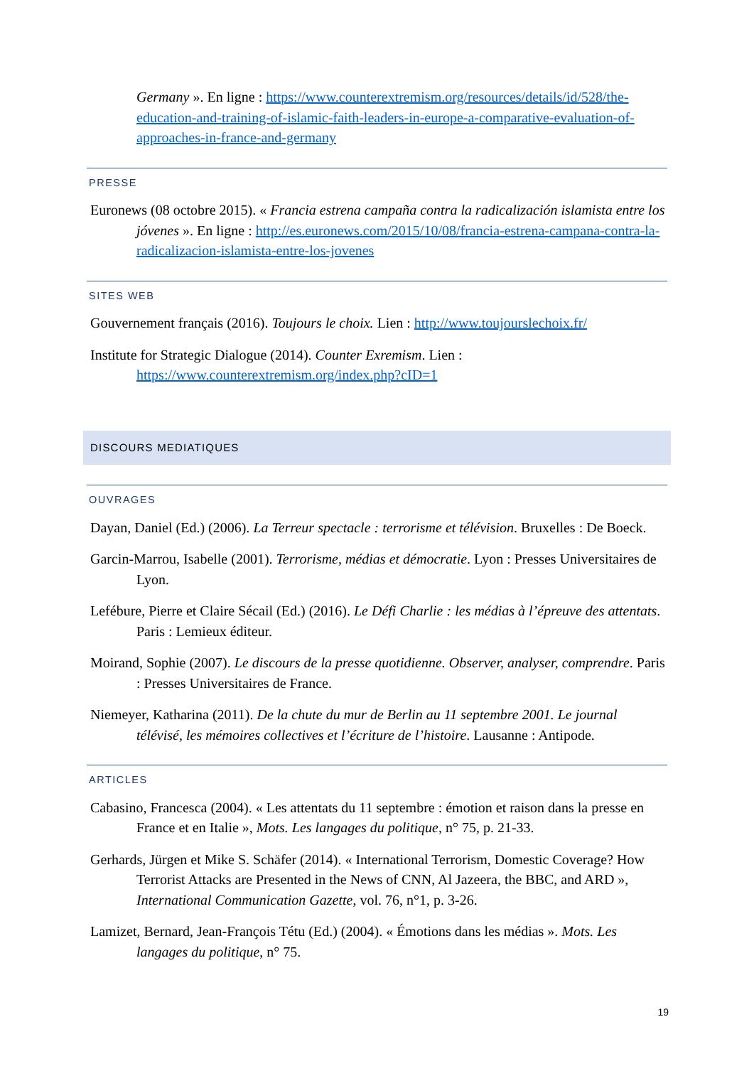Germany ». En ligne : https://www.counterextremism.org/resources/details/id/528/the-education-and-training-of-islamic-faith-leaders-in-europe-a-comparative-evaluation-of-approaches-in-france-and-germany
PRESSE
Euronews (08 octobre 2015). « Francia estrena campaña contra la radicalización islamista entre los jóvenes ». En ligne : http://es.euronews.com/2015/10/08/francia-estrena-campana-contra-la-radicalizacion-islamista-entre-los-jovenes
SITES WEB
Gouvernement français (2016). Toujours le choix. Lien : http://www.toujourslechoix.fr/
Institute for Strategic Dialogue (2014). Counter Exremism. Lien : https://www.counterextremism.org/index.php?cID=1
DISCOURS MEDIATIQUES
OUVRAGES
Dayan, Daniel (Ed.) (2006). La Terreur spectacle : terrorisme et télévision. Bruxelles : De Boeck.
Garcin-Marrou, Isabelle (2001). Terrorisme, médias et démocratie. Lyon : Presses Universitaires de Lyon.
Lefébure, Pierre et Claire Sécail (Ed.) (2016). Le Défi Charlie : les médias à l’épreuve des attentats. Paris : Lemieux éditeur.
Moirand, Sophie (2007). Le discours de la presse quotidienne. Observer, analyser, comprendre. Paris : Presses Universitaires de France.
Niemeyer, Katharina (2011). De la chute du mur de Berlin au 11 septembre 2001. Le journal télévisé, les mémoires collectives et l’écriture de l’histoire. Lausanne : Antipode.
ARTICLES
Cabasino, Francesca (2004). « Les attentats du 11 septembre : émotion et raison dans la presse en France et en Italie », Mots. Les langages du politique, n° 75, p. 21-33.
Gerhards, Jürgen et Mike S. Schäfer (2014). « International Terrorism, Domestic Coverage? How Terrorist Attacks are Presented in the News of CNN, Al Jazeera, the BBC, and ARD », International Communication Gazette, vol. 76, n°1, p. 3-26.
Lamizet, Bernard, Jean-François Tétu (Ed.) (2004). « Émotions dans les médias ». Mots. Les langages du politique, n° 75.
19